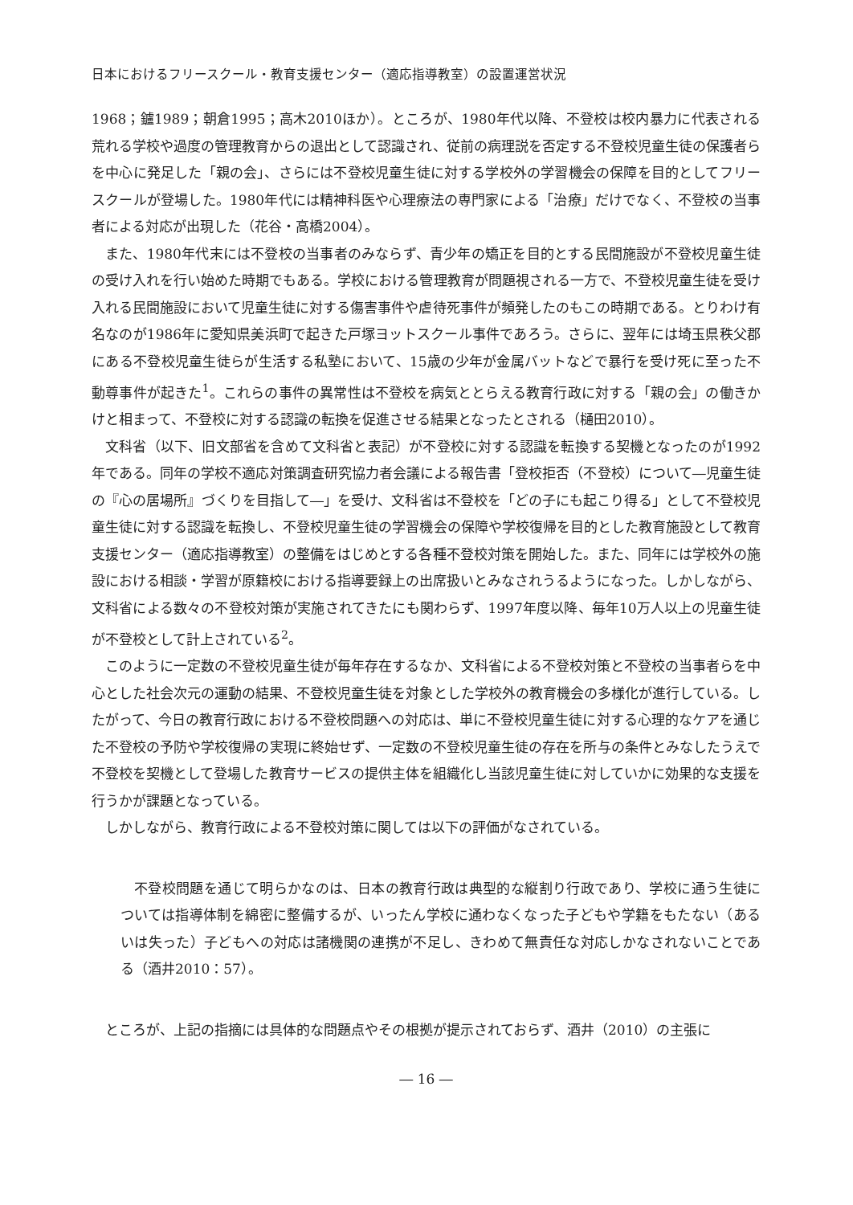日本におけるフリースクール・教育支援センター（適応指導教室）の設置運営状況
1968；鑪1989；朝倉1995；高木2010ほか）。ところが、1980年代以降、不登校は校内暴力に代表される荒れる学校や過度の管理教育からの退出として認識され、従前の病理説を否定する不登校児童生徒の保護者らを中心に発足した「親の会」、さらには不登校児童生徒に対する学校外の学習機会の保障を目的としてフリースクールが登場した。1980年代には精神科医や心理療法の専門家による「治療」だけでなく、不登校の当事者による対応が出現した（花谷・高橋2004）。
また、1980年代末には不登校の当事者のみならず、青少年の矯正を目的とする民間施設が不登校児童生徒の受け入れを行い始めた時期でもある。学校における管理教育が問題視される一方で、不登校児童生徒を受け入れる民間施設において児童生徒に対する傷害事件や虐待死事件が頻発したのもこの時期である。とりわけ有名なのが1986年に愛知県美浜町で起きた戸塚ヨットスクール事件であろう。さらに、翌年には埼玉県秩父郡にある不登校児童生徒らが生活する私塾において、15歳の少年が金属バットなどで暴行を受け死に至った不動尊事件が起きた<sup>1</sup>。これらの事件の異常性は不登校を病気ととらえる教育行政に対する「親の会」の働きかけと相まって、不登校に対する認識の転換を促進させる結果となったとされる（樋田2010）。
文科省（以下、旧文部省を含めて文科省と表記）が不登校に対する認識を転換する契機となったのが1992年である。同年の学校不適応対策調査研究協力者会議による報告書「登校拒否（不登校）について―児童生徒の『心の居場所』づくりを目指して―」を受け、文科省は不登校を「どの子にも起こり得る」として不登校児童生徒に対する認識を転換し、不登校児童生徒の学習機会の保障や学校復帰を目的とした教育施設として教育支援センター（適応指導教室）の整備をはじめとする各種不登校対策を開始した。また、同年には学校外の施設における相談・学習が原籍校における指導要録上の出席扱いとみなされうるようになった。しかしながら、文科省による数々の不登校対策が実施されてきたにも関わらず、1997年度以降、毎年10万人以上の児童生徒が不登校として計上されている<sup>2</sup>。
このように一定数の不登校児童生徒が毎年存在するなか、文科省による不登校対策と不登校の当事者らを中心とした社会次元の運動の結果、不登校児童生徒を対象とした学校外の教育機会の多様化が進行している。したがって、今日の教育行政における不登校問題への対応は、単に不登校児童生徒に対する心理的なケアを通じた不登校の予防や学校復帰の実現に終始せず、一定数の不登校児童生徒の存在を所与の条件とみなしたうえで不登校を契機として登場した教育サービスの提供主体を組織化し当該児童生徒に対していかに効果的な支援を行うかが課題となっている。
しかしながら、教育行政による不登校対策に関しては以下の評価がなされている。
不登校問題を通じて明らかなのは、日本の教育行政は典型的な縦割り行政であり、学校に通う生徒については指導体制を綿密に整備するが、いったん学校に通わなくなった子どもや学籍をもたない（あるいは失った）子どもへの対応は諸機関の連携が不足し、きわめて無責任な対応しかなされないことである（酒井2010：57）。
ところが、上記の指摘には具体的な問題点やその根拠が提示されておらず、酒井（2010）の主張に
― 16 ―